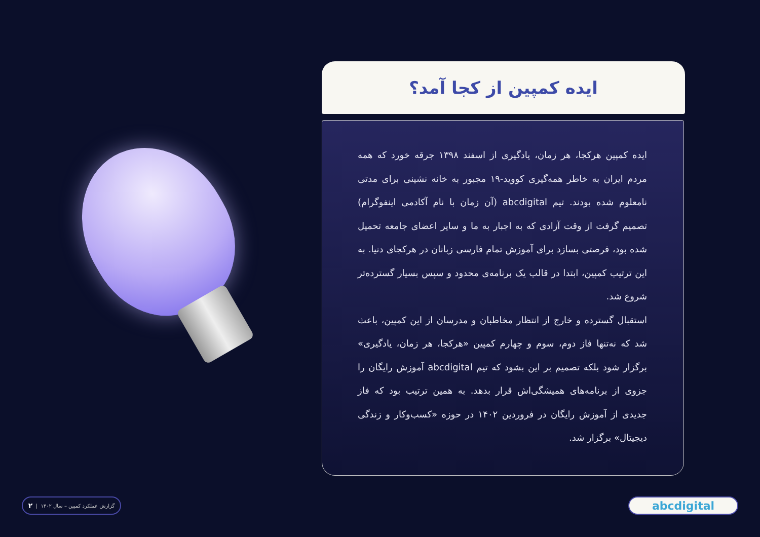ایده کمپین از کجا آمد؟
ایده کمپین هرکجا، هر زمان، یادگیری از اسفند ۱۳۹۸ جرقه خورد که همه مردم ایران به خاطر همه‌گیری کووید-۱۹ مجبور به خانه نشینی برای مدتی نامعلوم شده بودند. تیم abcdigital (آن زمان با نام آکادمی اینفوگرام) تصمیم گرفت از وقت آزادی که به اجبار به ما و سایر اعضای جامعه تحمیل شده بود، فرصتی بسازد برای آموزش تمام فارسی زبانان در هرکجای دنیا. به این ترتیب کمپین، ابتدا در قالب یک برنامه‌ی محدود و سپس بسیار گسترده‌تر شروع شد.
استقبال گسترده و خارج از انتظار مخاطبان و مدرسان از این کمپین، باعث شد که نه‌تنها فاز دوم، سوم و چهارم کمپین «هرکجا، هر زمان، یادگیری» برگزار شود بلکه تصمیم بر این بشود که تیم abcdigital آموزش رایگان را جزوی از برنامه‌های همیشگی‌اش قرار بدهد. به همین ترتیب بود که فاز جدیدی از آموزش رایگان در فروردین ۱۴۰۲ در حوزه «کسب‌وکار و زندگی دیجیتال» برگزار شد.
گزارش عملکرد کمپین – سال ۱۴۰۲ | ۲
abcdigital